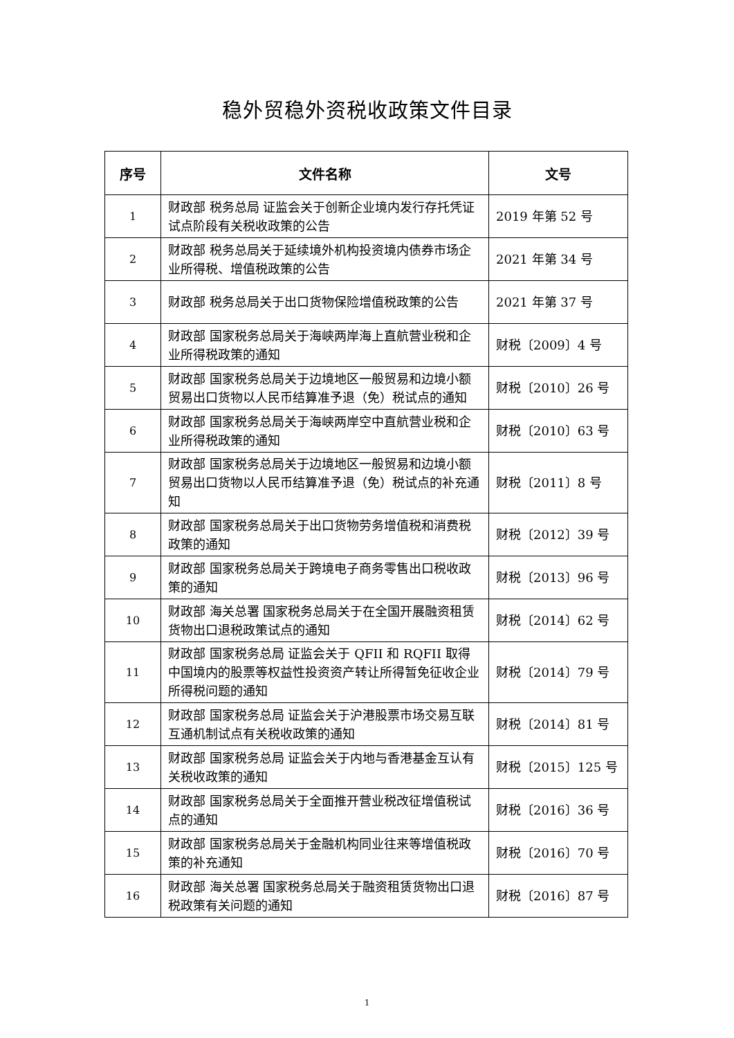稳外贸稳外资税收政策文件目录
| 序号 | 文件名称 | 文号 |
| --- | --- | --- |
| 1 | 财政部 税务总局 证监会关于创新企业境内发行存托凭证试点阶段有关税收政策的公告 | 2019 年第 52 号 |
| 2 | 财政部 税务总局关于延续境外机构投资境内债券市场企业所得税、增值税政策的公告 | 2021 年第 34 号 |
| 3 | 财政部 税务总局关于出口货物保险增值税政策的公告 | 2021 年第 37 号 |
| 4 | 财政部 国家税务总局关于海峡两岸海上直航营业税和企业所得税政策的通知 | 财税〔2009〕4 号 |
| 5 | 财政部 国家税务总局关于边境地区一般贸易和边境小额贸易出口货物以人民币结算准予退（免）税试点的通知 | 财税〔2010〕26 号 |
| 6 | 财政部 国家税务总局关于海峡两岸空中直航营业税和企业所得税政策的通知 | 财税〔2010〕63 号 |
| 7 | 财政部 国家税务总局关于边境地区一般贸易和边境小额贸易出口货物以人民币结算准予退（免）税试点的补充通知 | 财税〔2011〕8 号 |
| 8 | 财政部 国家税务总局关于出口货物劳务增值税和消费税政策的通知 | 财税〔2012〕39 号 |
| 9 | 财政部 国家税务总局关于跨境电子商务零售出口税收政策的通知 | 财税〔2013〕96 号 |
| 10 | 财政部 海关总署 国家税务总局关于在全国开展融资租赁货物出口退税政策试点的通知 | 财税〔2014〕62 号 |
| 11 | 财政部 国家税务总局 证监会关于 QFII 和 RQFII 取得中国境内的股票等权益性投资资产转让所得暂免征收企业所得税问题的通知 | 财税〔2014〕79 号 |
| 12 | 财政部 国家税务总局 证监会关于沪港股票市场交易互联互通机制试点有关税收政策的通知 | 财税〔2014〕81 号 |
| 13 | 财政部 国家税务总局 证监会关于内地与香港基金互认有关税收政策的通知 | 财税〔2015〕125 号 |
| 14 | 财政部 国家税务总局关于全面推开营业税改征增值税试点的通知 | 财税〔2016〕36 号 |
| 15 | 财政部 国家税务总局关于金融机构同业往来等增值税政策的补充通知 | 财税〔2016〕70 号 |
| 16 | 财政部 海关总署 国家税务总局关于融资租赁货物出口退税政策有关问题的通知 | 财税〔2016〕87 号 |
1